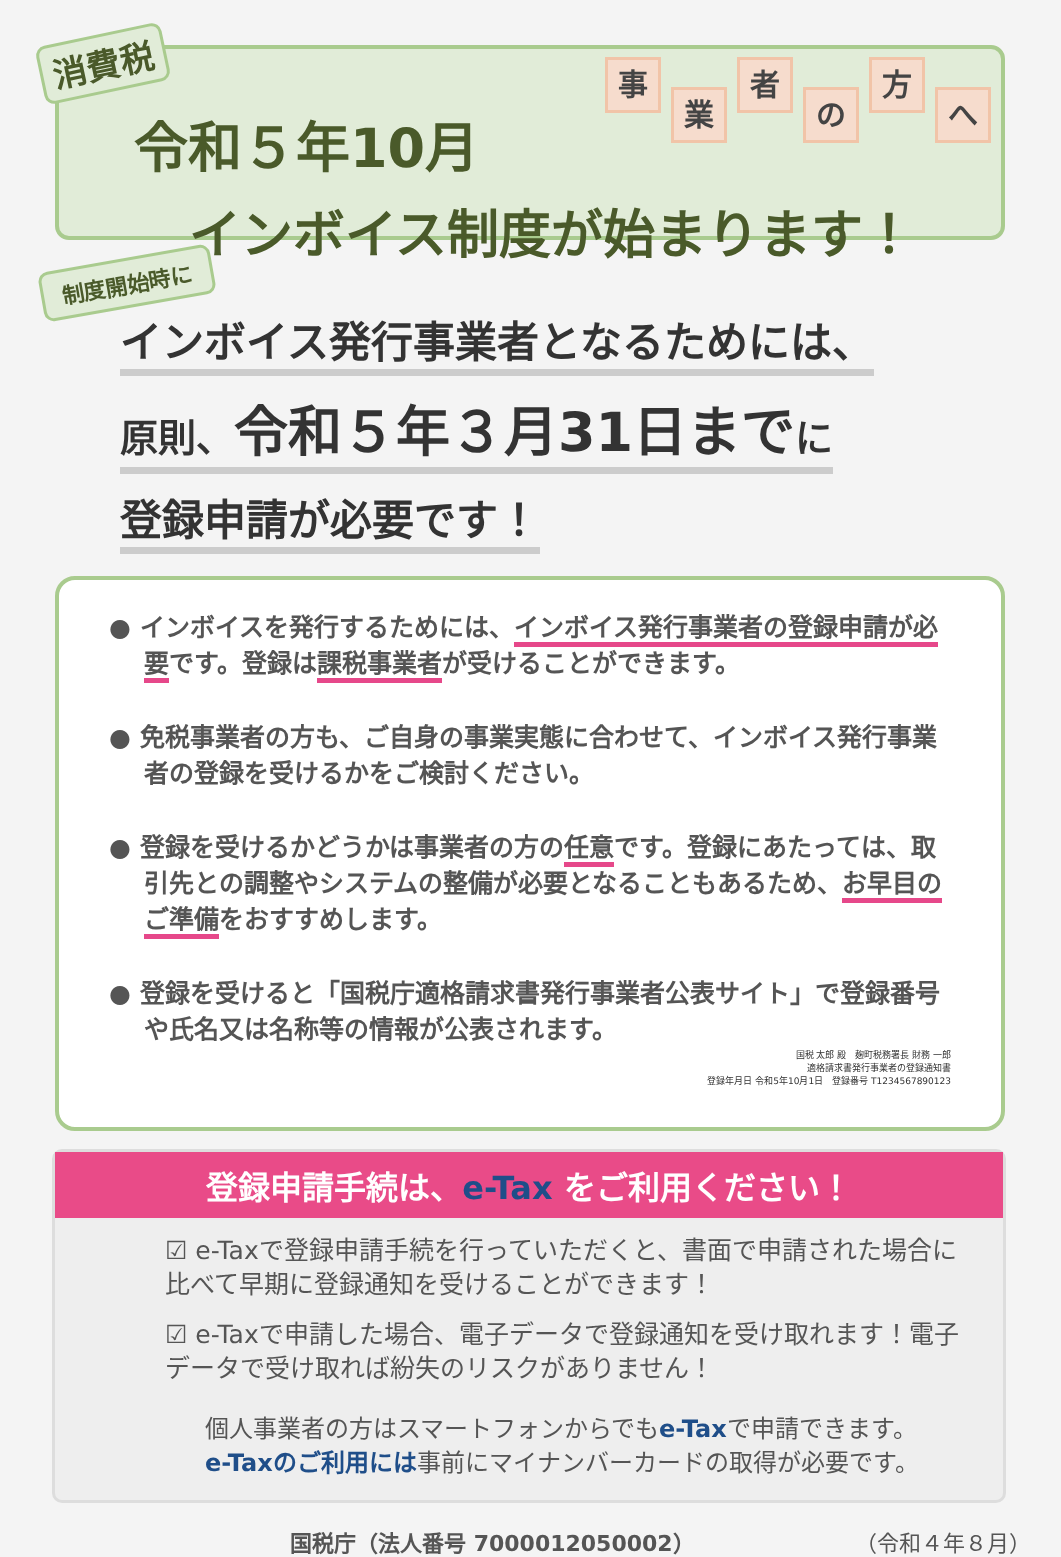消費税 事業者の方へ
令和５年10月
インボイス制度が始まります！
制度開始時に
インボイス発行事業者となるためには、
原則、令和５年３月31日まで に
登録申請が必要です！
● インボイスを発行するためには、インボイス発行事業者の登録申請が必要です。登録は課税事業者が受けることができます。
● 免税事業者の方も、ご自身の事業実態に合わせて、インボイス発行事業者の登録を受けるかをご検討ください。
● 登録を受けるかどうかは事業者の方の任意です。登録にあたっては、取引先との調整やシステムの整備が必要となることもあるため、お早目のご準備をおすすめします。
● 登録を受けると「国税庁適格請求書発行事業者公表サイト」で登録番号や氏名又は名称等の情報が公表されます。
国税 太郎 殿　麹町税務署長 財務 一郎
適格請求書発行事業者の登録通知書
登録年月日 令和5年10月1日　登録番号 T1234567890123
登録申請手続は、e-Tax をご利用ください！
☑ e-Taxで登録申請手続を行っていただくと、書面で申請された場合に比べて早期に登録通知を受けることができます！
☑ e-Taxで申請した場合、電子データで登録通知を受け取れます！電子データで受け取れば紛失のリスクがありません！
個人事業者の方はスマートフォンからでもe-Taxで申請できます。
e-Taxのご利用には事前にマイナンバーカードの取得が必要です。
国税庁（法人番号 7000012050002） （令和４年８月）